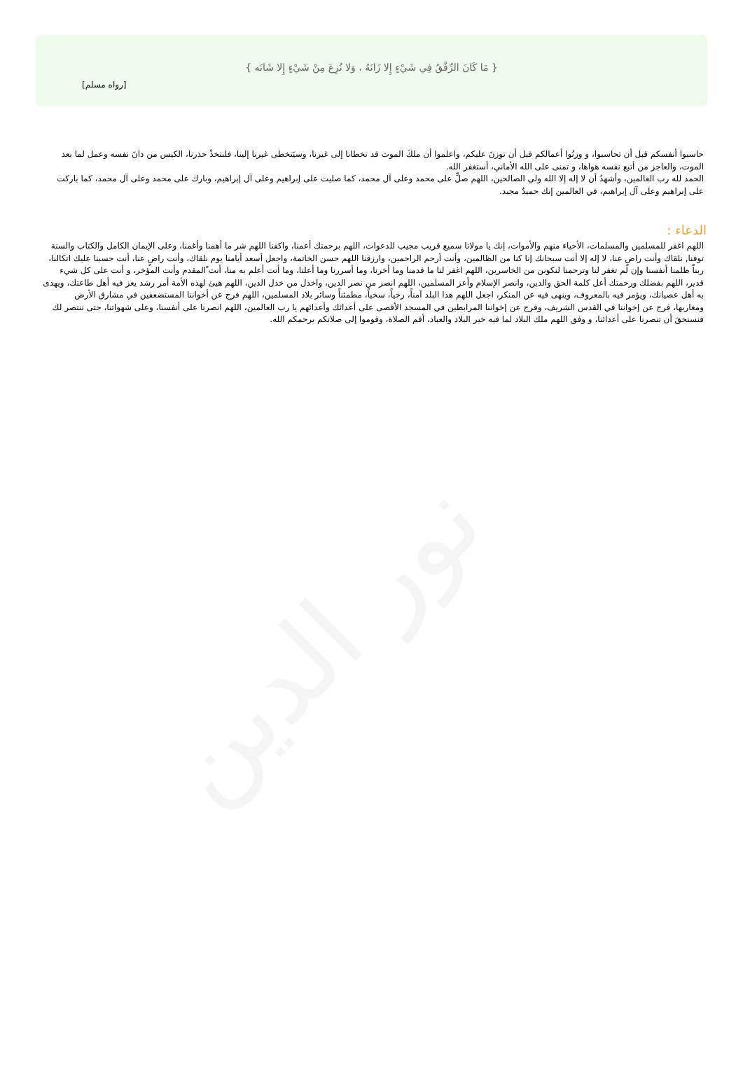نور الدين
{ مَا كَانَ الرِّفْقُ فِي شَيْءٍ إِلا زَانَهُ ، وَلا نُزِعَ مِنْ شَيْءٍ إِلا شَانَه }
[رواه مسلم]
حاسبوا أنفسكم قبل أن تحاسبوا، و وزنُوا أعمالكم قبل أن توزنَ عليكم، واعلموا أن ملكَ الموت قد تخطانا إلى غيرنا، وسيَتخطى غيرنا إلينا، فلنتخذْ حذرنا، الكيس من دانَ نفسه وعمل لما بعد الموت، والعاجز من أتبع نفسه هواها، و تمنى على الله الأماني، أستغفر الله.
الحمد لله رب العالمين، وأشهدُ أن لا إله إلا الله ولي الصالحين، اللهم صلِّ على محمد وعلى آل محمد، كما صليت على إبراهيم وعلى آل إبراهيم، وبارك على محمد وعلى آل محمد، كما باركت على إبراهيم وعلى آل إبراهيم، في العالمين إنك حميدٌ مجيد.
الدعاء :
اللهم اغفر للمسلمين والمسلمات، الأحياء منهم والأموات، إنك يا مولانا سميع قريب مجيب للدعوات، اللهم برحمتك أعمنا، واكفنا اللهم شر ما أهمنا وأغمنا، وعلى الإيمان الكامل والكتاب والسنة توفنا, نلقاك وأنت راضٍ عنا، لا إله إلا أنت سبحانك إنا كنا من الظالمين، وأنت أرحم الراحمين، وارزقنا اللهم حسن الخاتمة، واجعل أسعد أيامنا يوم نلقاك، وأنت راضٍ عنا، أنت حسبنا عليك اتكالنا، ربناً ظلمنا أنفسنا وإن لم تغفر لنا وترحمنا لنكونن من الخاسرين، اللهم اغفر لنا ما قدمنا وما أخرنا، وما أسررنا وما أعلنا، وما أنت أعلم به منا، أنت ًالمقدم وأنت المؤخر، و أنت على كل شيء قدير، اللهم بفضلك ورحمتك أعل كلمة الحق والدين، وانصر الإسلام وأعز المسلمين، اللهم انصر من نصر الدين، واخذل من خذل الدين، اللهم هيئ لهذه الأمة أمر رشد يعز فيه أهل طاعتك، ويهدى به أهل عصيانك، ويؤمر فيه بالمعروف، وينهى فيه عن المنكر، اجعل اللهم هذا البلد آمناً، رخياً، سخياً، مطمئناً وسائر بلاد المسلمين، اللهم فرج عن أخواننا المستضعفين في مشارق الأرض ومغاربها، فرج عن إخواننا في القدس الشريف، وفرج عن إخواننا المرابطين في المسجد الأقصى على أعدائك وأعدائهم يا رب العالمين، اللهم انصرنا على أنفسنا، وعلى شهواتنا، حتى ننتصر لك فنستحقَ أن تنصرنا على أعدائنا، و وفق اللهم ملك البلاد لما فيه خير البلاد والعباد، أقم الصلاة، وقوموا إلى صلاتكم يرحمكم الله.